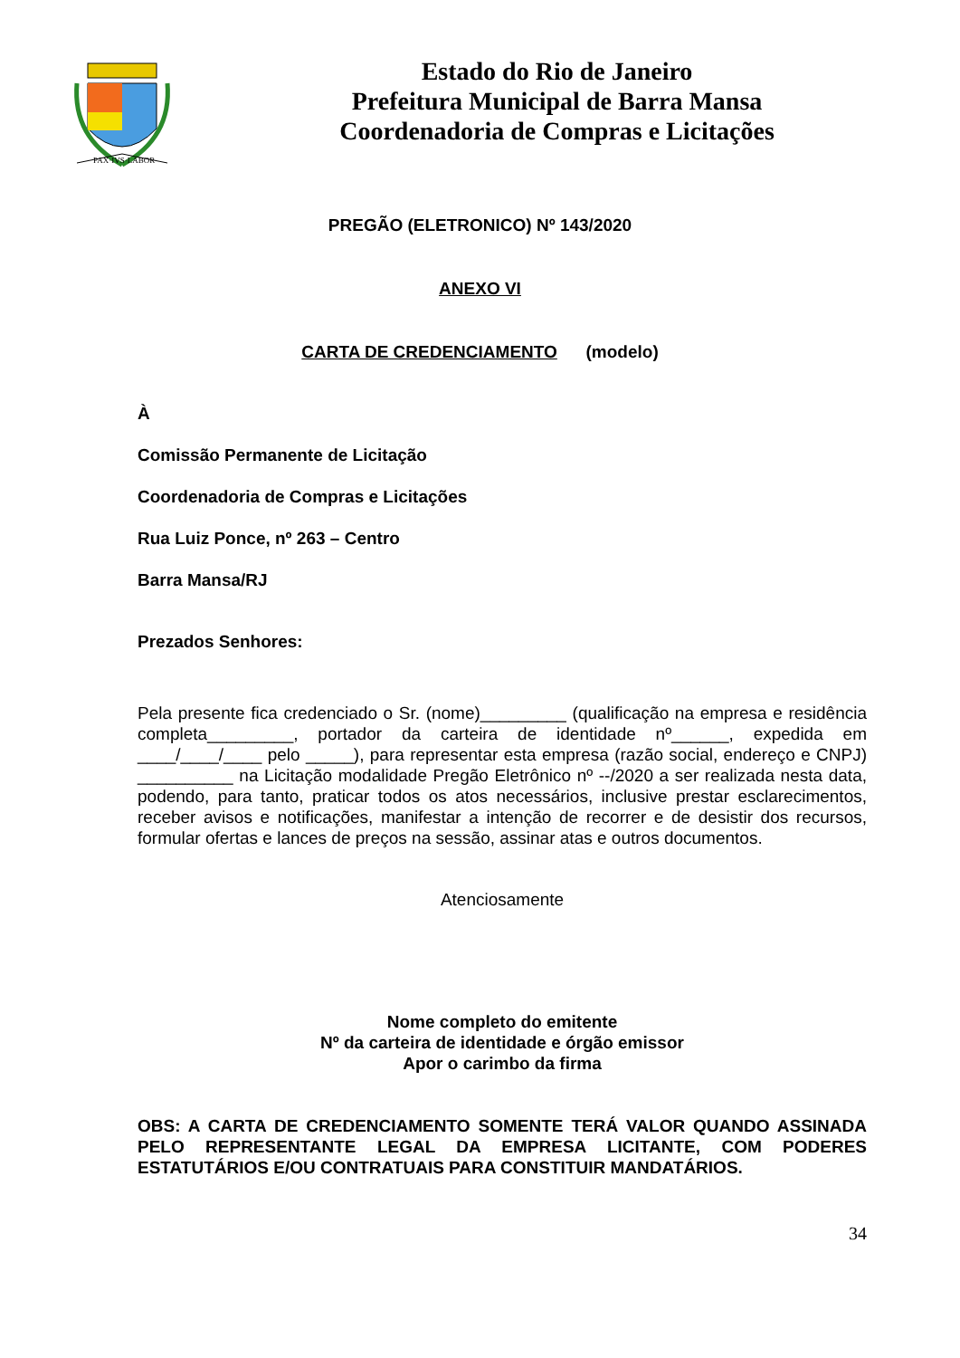PAX·IVS·LABOR
Estado do Rio de Janeiro
Prefeitura Municipal de Barra Mansa
Coordenadoria de Compras e Licitações
PREGÃO (ELETRONICO) Nº 143/2020
ANEXO VI
CARTA DE CREDENCIAMENTO (modelo)
À
Comissão Permanente de Licitação
Coordenadoria de Compras e Licitações
Rua Luiz Ponce, nº 263 – Centro
Barra Mansa/RJ
Prezados Senhores:
Pela presente fica credenciado o Sr. (nome)_________ (qualificação na empresa e residência completa_________, portador da carteira de identidade nº______, expedida em ____/____/____ pelo _____), para representar esta empresa (razão social, endereço e CNPJ) __________ na Licitação modalidade Pregão Eletrônico nº --/2020 a ser realizada nesta data, podendo, para tanto, praticar todos os atos necessários, inclusive prestar esclarecimentos, receber avisos e notificações, manifestar a intenção de recorrer e de desistir dos recursos, formular ofertas e lances de preços na sessão, assinar atas e outros documentos.
Atenciosamente
Nome completo do emitente
Nº da carteira de identidade e órgão emissor
Apor o carimbo da firma
OBS: A CARTA DE CREDENCIAMENTO SOMENTE TERÁ VALOR QUANDO ASSINADA PELO REPRESENTANTE LEGAL DA EMPRESA LICITANTE, COM PODERES ESTATUTÁRIOS E/OU CONTRATUAIS PARA CONSTITUIR MANDATÁRIOS.
34